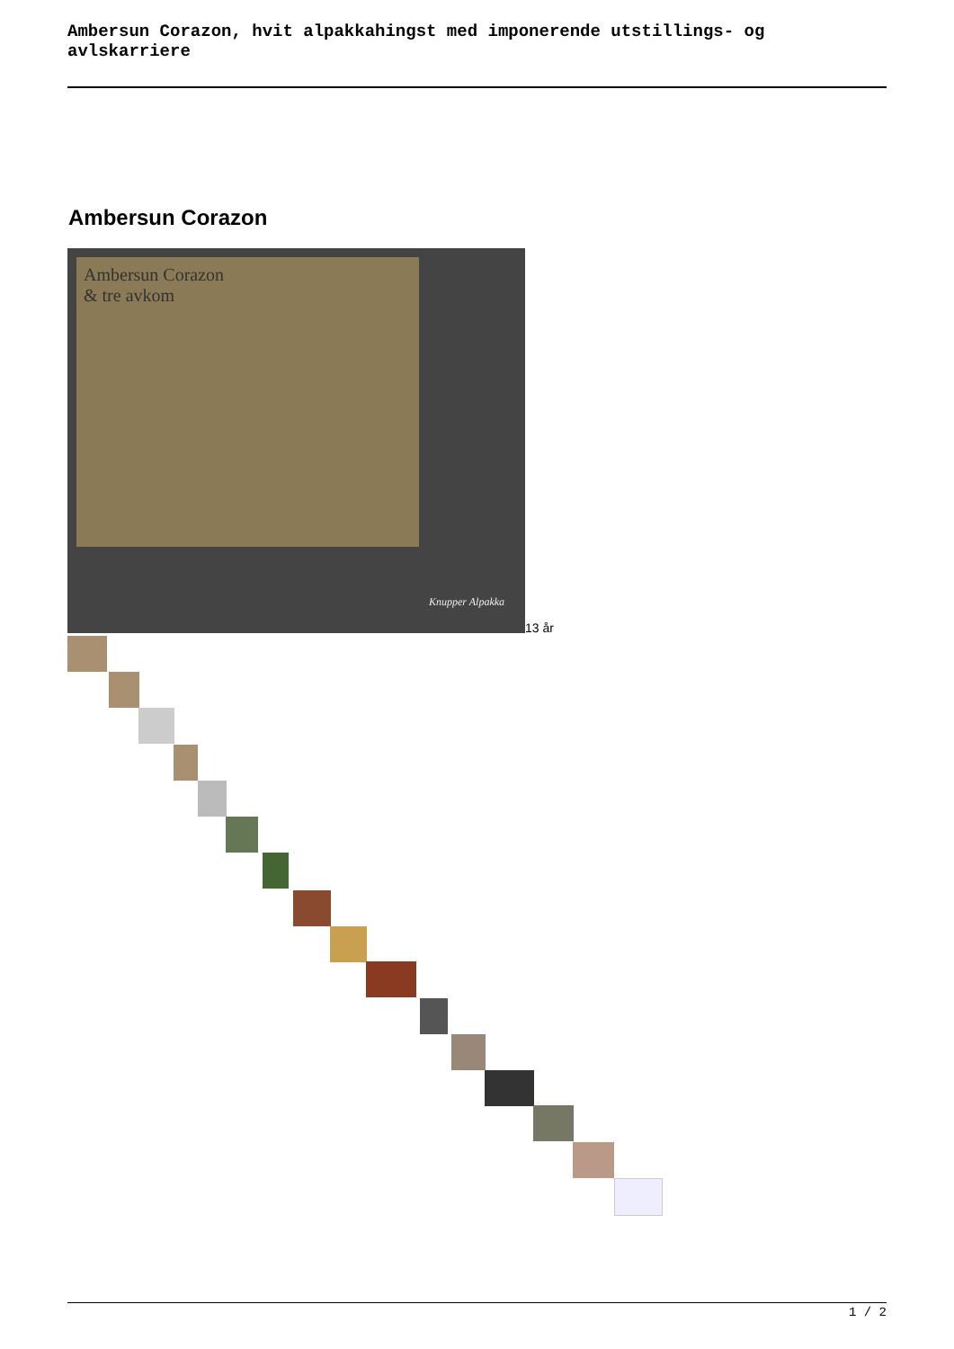Ambersun Corazon, hvit alpakkahingst med imponerende utstillings- og avlskarriere
Ambersun Corazon
Ambersun Corazon
& tre avkom
Knupper Alpakka
13 år
1 / 2